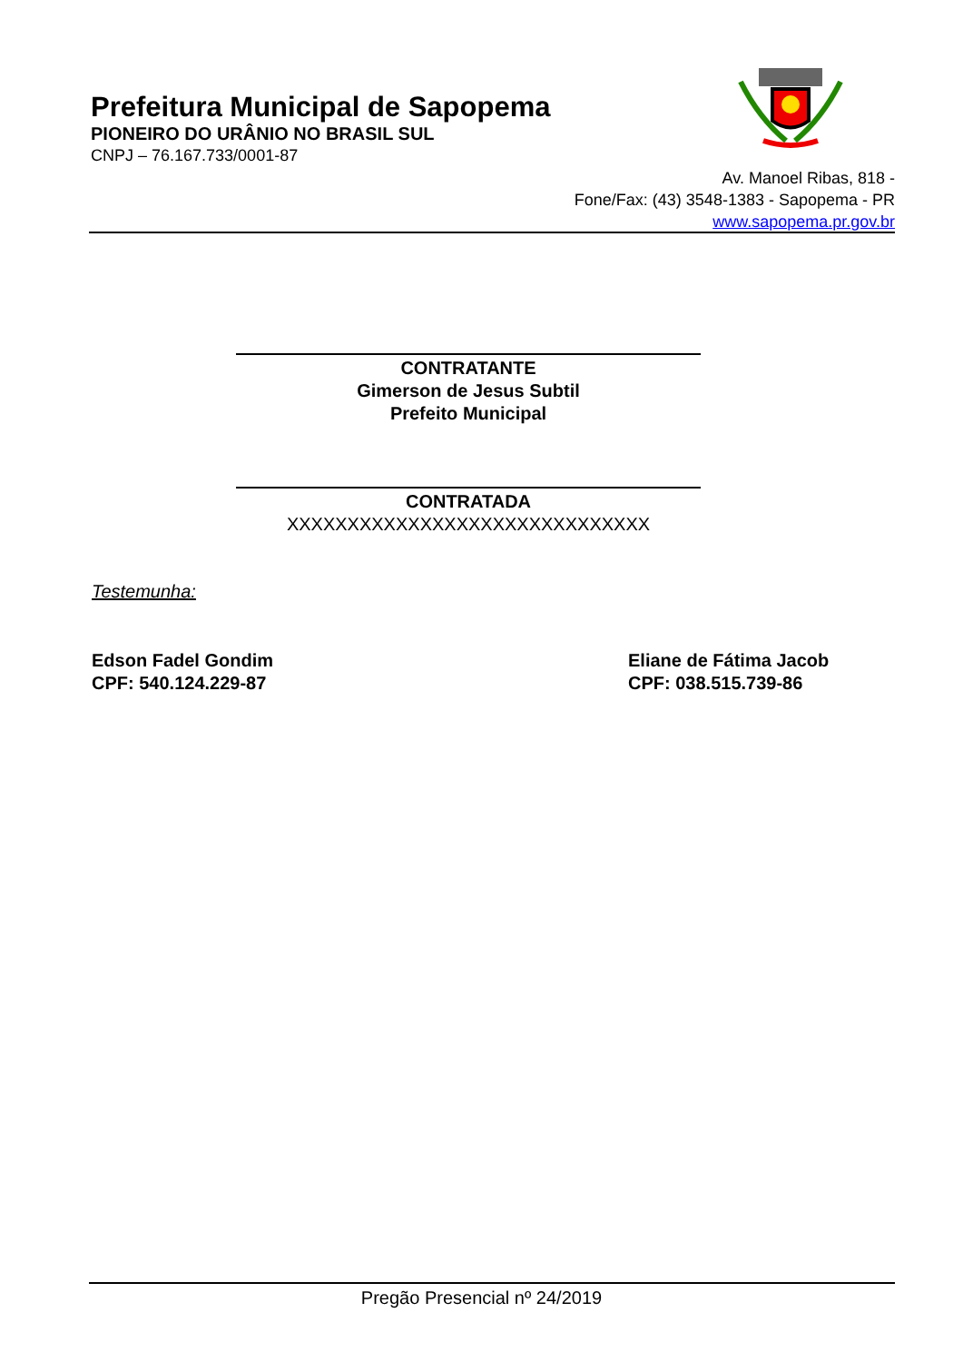Prefeitura Municipal de Sapopema
PIONEIRO DO URÂNIO NO BRASIL SUL
CNPJ – 76.167.733/0001-87
Av. Manoel Ribas, 818 -
Fone/Fax: (43) 3548-1383 - Sapopema - PR
www.sapopema.pr.gov.br
CONTRATANTE
Gimerson de Jesus Subtil
Prefeito Municipal
CONTRATADA
XXXXXXXXXXXXXXXXXXXXXXXXXXXXXX
Testemunha:
Edson Fadel Gondim
CPF: 540.124.229-87
Eliane de Fátima Jacob
CPF: 038.515.739-86
Pregão Presencial nº 24/2019